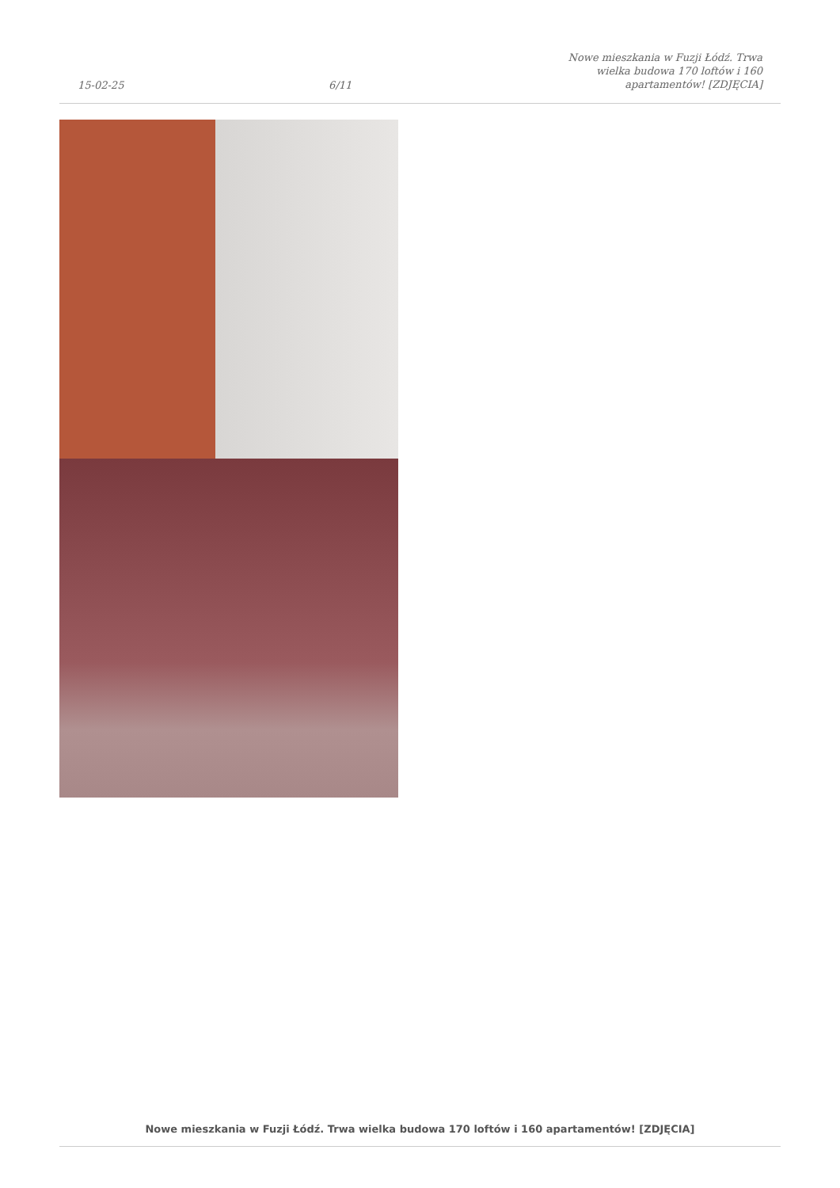15-02-25 6/11 Nowe mieszkania w Fuzji Łódź. Trwa wielka budowa 170 loftów i 160 apartamentów! [ZDJĘCIA]
Nowe mieszkania w Fuzji Łódź. Trwa wielka budowa 170 loftów i 160 apartamentów! [ZDJĘCIA]